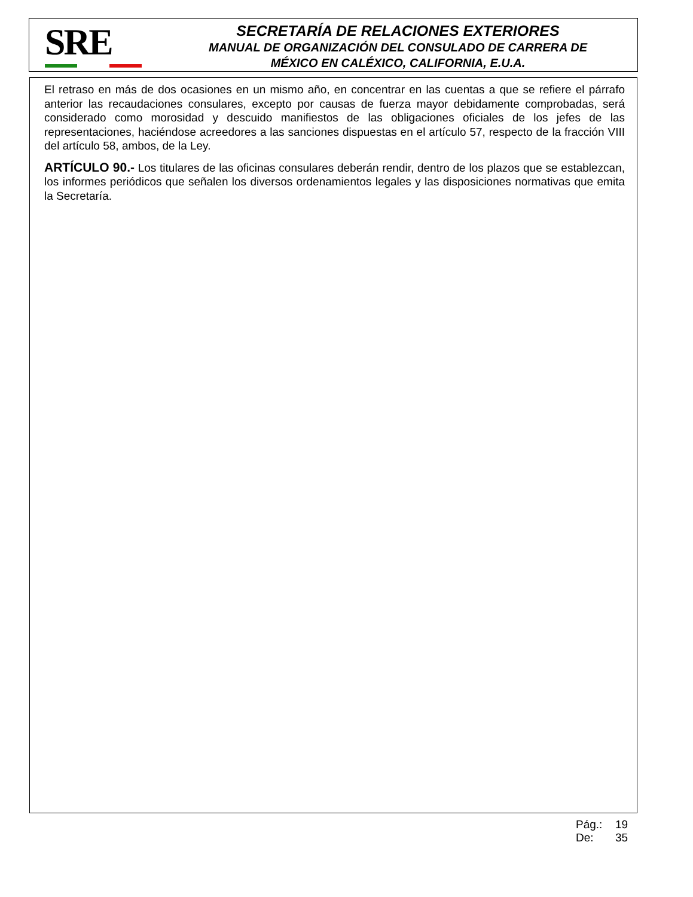SRE
SECRETARÍA DE RELACIONES EXTERIORES
MANUAL DE ORGANIZACIÓN DEL CONSULADO DE CARRERA DE
MÉXICO EN CALÉXICO, CALIFORNIA, E.U.A.
El retraso en más de dos ocasiones en un mismo año, en concentrar en las cuentas a que se refiere el párrafo anterior las recaudaciones consulares, excepto por causas de fuerza mayor debidamente comprobadas, será considerado como morosidad y descuido manifiestos de las obligaciones oficiales de los jefes de las representaciones, haciéndose acreedores a las sanciones dispuestas en el artículo 57, respecto de la fracción VIII del artículo 58, ambos, de la Ley.
ARTÍCULO 90.- Los titulares de las oficinas consulares deberán rendir, dentro de los plazos que se establezcan, los informes periódicos que señalen los diversos ordenamientos legales y las disposiciones normativas que emita la Secretaría.
Pág.: 19
De: 35